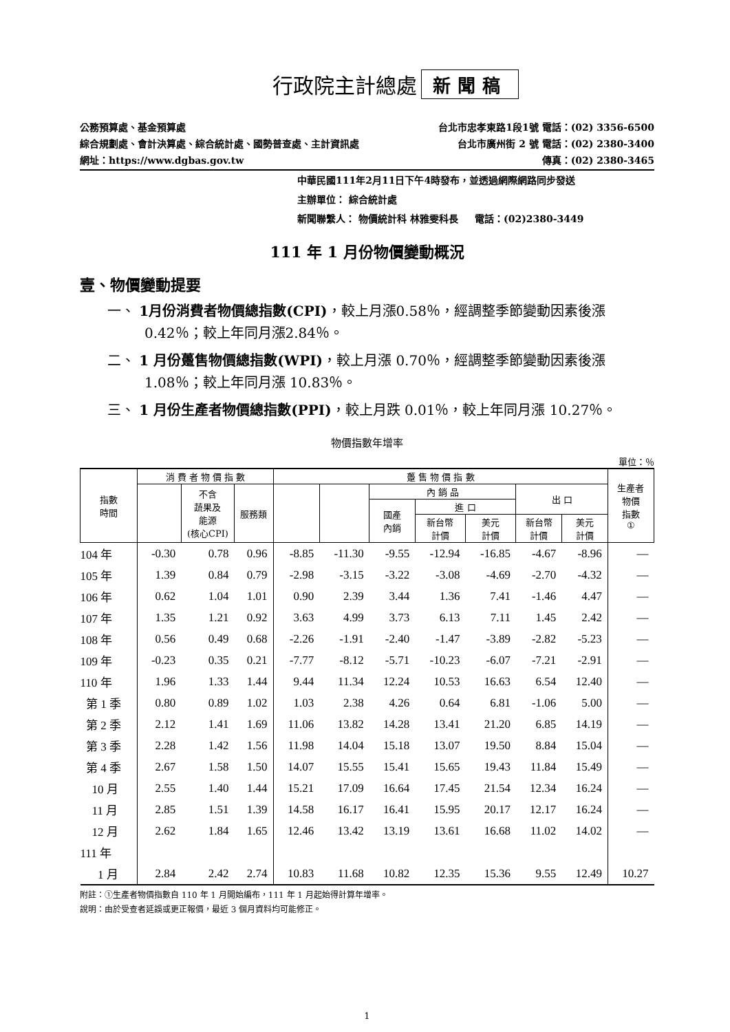行政院主計總處
新聞稿
公務預算處、基金預算處 台北市忠孝東路1段1號 電話：(02) 3356-6500
綜合規劃處、會計決算處、綜合統計處、國勢普查處、主計資訊處 台北市廣州街 2 號 電話：(02) 2380-3400
網址：https://www.dgbas.gov.tw 傳真：(02) 2380-3465
中華民國111年2月11日下午4時發布，並透過網際網路同步發送
主辦單位： 綜合統計處
新聞聯繫人： 物價統計科 林雅雯科長 電話：(02)2380-3449
111 年 1 月份物價變動概況
壹、物價變動提要
一、 1月份消費者物價總指數(CPI)，較上月漲0.58％，經調整季節變動因素後漲0.42％；較上年同月漲2.84％。
二、 1 月份躉售物價總指數(WPI)，較上月漲 0.70％，經調整季節變動因素後漲 1.08％；較上年同月漲 10.83％。
三、 1 月份生產者物價總指數(PPI)，較上月跌 0.01％，較上年同月漲 10.27％。
物價指數年增率
單位：％
| 指數 時間 | 消 費 者 物 價 指 數 | | | 躉 售 物 價 指 數 | | | | | | | 生產者 物價 指數 ① |
| --- | --- | --- | --- | --- | --- | --- | --- | --- | --- | --- | --- |
| | | 不含 蔬果及 能源 (核心CPI) | 服務類 | | | 內 銷 品 | | | 出 口 | | |
| | | | | | | 國產 內銷 | 進 口 | | | | |
| | | | | | | | 新台幣 計價 | 美元 計價 | 新台幣 計價 | 美元 計價 | |
| 104 年 | -0.30 | 0.78 | 0.96 | -8.85 | -11.30 | -9.55 | -12.94 | -16.85 | -4.67 | -8.96 | — |
| 105 年 | 1.39 | 0.84 | 0.79 | -2.98 | -3.15 | -3.22 | -3.08 | -4.69 | -2.70 | -4.32 | — |
| 106 年 | 0.62 | 1.04 | 1.01 | 0.90 | 2.39 | 3.44 | 1.36 | 7.41 | -1.46 | 4.47 | — |
| 107 年 | 1.35 | 1.21 | 0.92 | 3.63 | 4.99 | 3.73 | 6.13 | 7.11 | 1.45 | 2.42 | — |
| 108 年 | 0.56 | 0.49 | 0.68 | -2.26 | -1.91 | -2.40 | -1.47 | -3.89 | -2.82 | -5.23 | — |
| 109 年 | -0.23 | 0.35 | 0.21 | -7.77 | -8.12 | -5.71 | -10.23 | -6.07 | -7.21 | -2.91 | — |
| 110 年 | 1.96 | 1.33 | 1.44 | 9.44 | 11.34 | 12.24 | 10.53 | 16.63 | 6.54 | 12.40 | — |
| 第 1 季 | 0.80 | 0.89 | 1.02 | 1.03 | 2.38 | 4.26 | 0.64 | 6.81 | -1.06 | 5.00 | — |
| 第 2 季 | 2.12 | 1.41 | 1.69 | 11.06 | 13.82 | 14.28 | 13.41 | 21.20 | 6.85 | 14.19 | — |
| 第 3 季 | 2.28 | 1.42 | 1.56 | 11.98 | 14.04 | 15.18 | 13.07 | 19.50 | 8.84 | 15.04 | — |
| 第 4 季 | 2.67 | 1.58 | 1.50 | 14.07 | 15.55 | 15.41 | 15.65 | 19.43 | 11.84 | 15.49 | — |
| 10 月 | 2.55 | 1.40 | 1.44 | 15.21 | 17.09 | 16.64 | 17.45 | 21.54 | 12.34 | 16.24 | — |
| 11 月 | 2.85 | 1.51 | 1.39 | 14.58 | 16.17 | 16.41 | 15.95 | 20.17 | 12.17 | 16.24 | — |
| 12 月 | 2.62 | 1.84 | 1.65 | 12.46 | 13.42 | 13.19 | 13.61 | 16.68 | 11.02 | 14.02 | — |
| 111 年 | | | | | | | | | | | |
| 1 月 | 2.84 | 2.42 | 2.74 | 10.83 | 11.68 | 10.82 | 12.35 | 15.36 | 9.55 | 12.49 | 10.27 |
附註：①生產者物價指數自 110 年 1 月開始編布，111 年 1 月起始得計算年增率。
說明：由於受查者延誤或更正報價，最近 3 個月資料均可能修正。
1